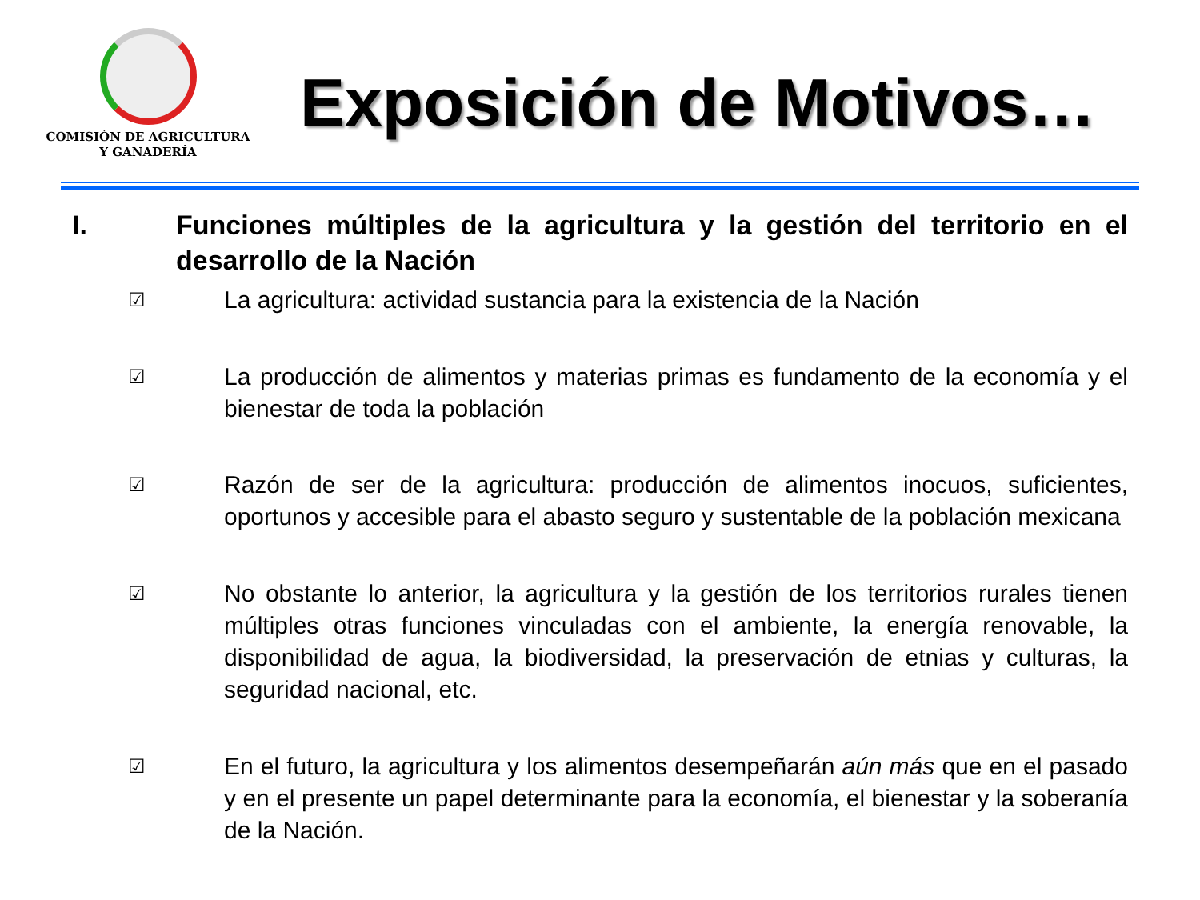COMISIÓN DE AGRICULTURA
Y GANADERÍA
Exposición de Motivos…
I. Funciones múltiples de la agricultura y la gestión del territorio en el desarrollo de la Nación
☑
La agricultura: actividad sustancia para la existencia de la Nación
☑
La producción de alimentos y materias primas es fundamento de la economía y el bienestar de toda la población
☑
Razón de ser de la agricultura: producción de alimentos inocuos, suficientes, oportunos y accesible para el abasto seguro y sustentable de la población mexicana
☑
No obstante lo anterior, la agricultura y la gestión de los territorios rurales tienen múltiples otras funciones vinculadas con el ambiente, la energía renovable, la disponibilidad de agua, la biodiversidad, la preservación de etnias y culturas, la seguridad nacional, etc.
☑
En el futuro, la agricultura y los alimentos desempeñarán aún más que en el pasado y en el presente un papel determinante para la economía, el bienestar y la soberanía de la Nación.